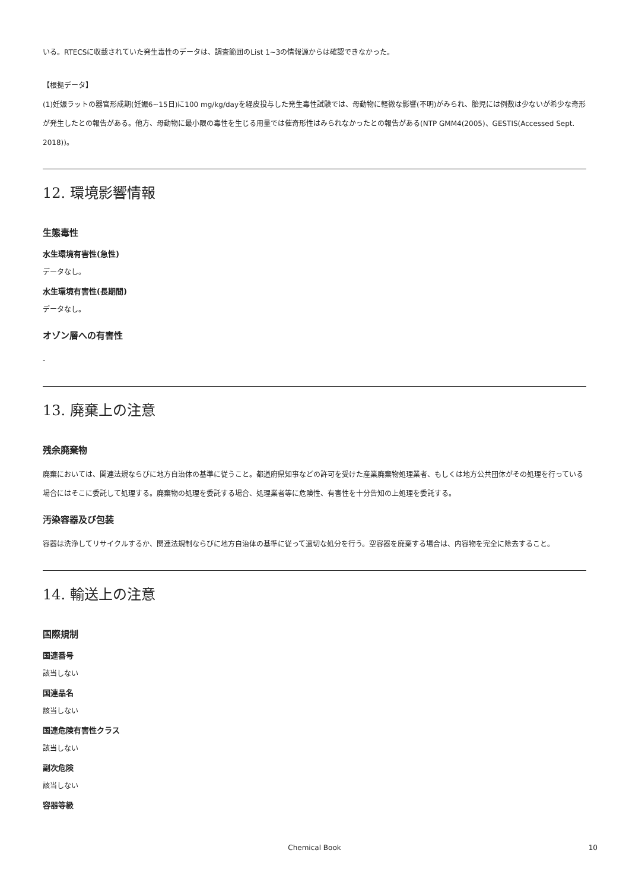いる。RTECSに収載されていた発生毒性のデータは、調査範囲のList 1~3の情報源からは確認できなかった。
【根拠データ】
(1)妊娠ラットの器官形成期(妊娠6~15日)に100 mg/kg/dayを経皮投与した発生毒性試験では、母動物に軽微な影響(不明)がみられ、胎児には例数は少ないが希少な奇形が発生したとの報告がある。他方、母動物に最小限の毒性を生じる用量では催奇形性はみられなかったとの報告がある(NTP GMM4(2005)、GESTIS(Accessed Sept. 2018))。
12. 環境影響情報
生態毒性
水生環境有害性(急性)
データなし。
水生環境有害性(長期間)
データなし。
オゾン層への有害性
-
13. 廃棄上の注意
残余廃棄物
廃棄においては、関連法規ならびに地方自治体の基準に従うこと。都道府県知事などの許可を受けた産業廃棄物処理業者、もしくは地方公共団体がその処理を行っている場合にはそこに委託して処理する。廃棄物の処理を委託する場合、処理業者等に危険性、有害性を十分告知の上処理を委託する。
汚染容器及び包装
容器は洗浄してリサイクルするか、関連法規制ならびに地方自治体の基準に従って適切な処分を行う。空容器を廃棄する場合は、内容物を完全に除去すること。
14. 輸送上の注意
国際規制
国連番号
該当しない
国連品名
該当しない
国連危険有害性クラス
該当しない
副次危険
該当しない
容器等級
Chemical Book
10